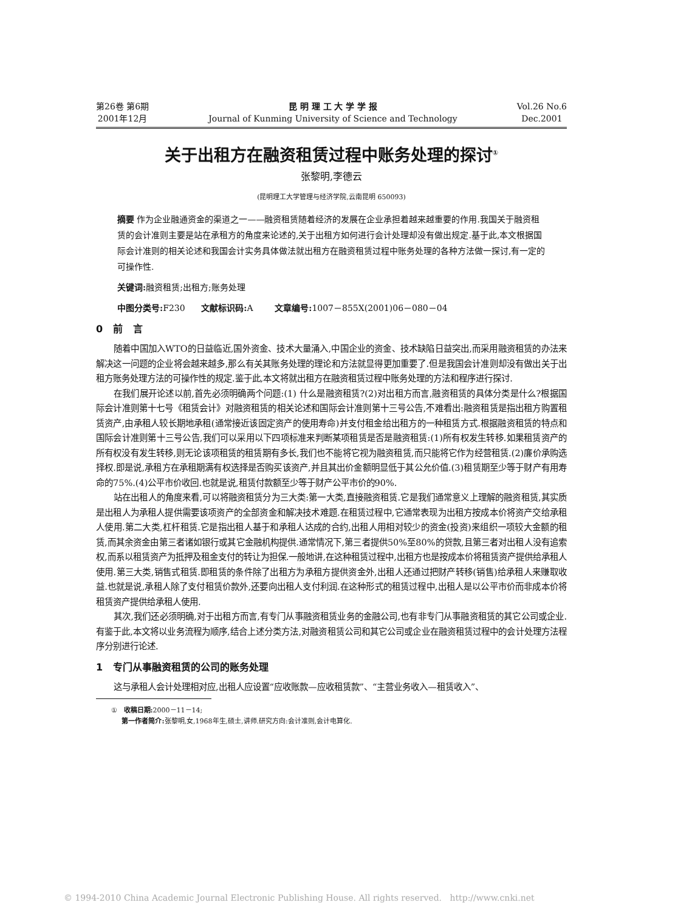第26卷 第6期
2001年12月
昆 明 理 工 大 学 学 报
Journal of Kunming University of Science and Technology
Vol.26 No.6
Dec.2001
关于出租方在融资租赁过程中账务处理的探讨<sup>①</sup>
张黎明,李德云
(昆明理工大学管理与经济学院,云南昆明 650093)
摘要 作为企业融通资金的渠道之一——融资租赁随着经济的发展在企业承担着越来越重要的作用.我国关于融资租赁的会计准则主要是站在承租方的角度来论述的,关于出租方如何进行会计处理却没有做出规定.基于此,本文根据国际会计准则的相关论述和我国会计实务具体做法就出租方在融资租赁过程中账务处理的各种方法做一探讨,有一定的可操作性.
关键词: 融资租赁;出租方;账务处理
中图分类号: F230 文献标识码: A 文章编号: 1007－855X(2001)06－080－04
0 前 言
随着中国加入WTO的日益临近,国外资金、技术大量涌入,中国企业的资金、技术缺陷日益突出,而采用融资租赁的办法来解决这一问题的企业将会越来越多,那么有关其账务处理的理论和方法就显得更加重要了.但是我国会计准则却没有做出关于出租方账务处理方法的可操作性的规定.鉴于此,本文将就出租方在融资租赁过程中账务处理的方法和程序进行探讨.
在我们展开论述以前,首先必须明确两个问题:(1) 什么是融资租赁?(2)对出租方而言,融资租赁的具体分类是什么?根据国际会计准则第十七号《租赁会计》对融资租赁的相关论述和国际会计准则第十三号公告,不难看出:融资租赁是指出租方购置租赁资产,由承租人较长期地承租(通常接近该固定资产的使用寿命)并支付租金给出租方的一种租赁方式.根据融资租赁的特点和国际会计准则第十三号公告,我们可以采用以下四项标准来判断某项租赁是否是融资租赁:(1)所有权发生转移.如果租赁资产的所有权没有发生转移,则无论该项租赁的租赁期有多长,我们也不能将它视为融资租赁,而只能将它作为经营租赁.(2)廉价承购选择权.即是说,承租方在承租期满有权选择是否购买该资产,并且其出价金额明显低于其公允价值.(3)租赁期至少等于财产有用寿命的75%.(4)公平市价收回.也就是说,租赁付款额至少等于财产公平市价的90%.
站在出租人的角度来看,可以将融资租赁分为三大类:第一大类,直接融资租赁.它是我们通常意义上理解的融资租赁,其实质是出租人为承租人提供需要该项资产的全部资金和解决技术难题.在租赁过程中,它通常表现为出租方按成本价将资产交给承租人使用.第二大类,杠杆租赁.它是指出租人基于和承租人达成的合约,出租人用相对较少的资金(投资)来组织一项较大金额的租赁,而其余资金由第三者诸如银行或其它金融机构提供.通常情况下,第三者提供50%至80%的贷款,且第三者对出租人没有追索权,而系以租赁资产为抵押及租金支付的转让为担保.一般地讲,在这种租赁过程中,出租方也是按成本价将租赁资产提供给承租人使用.第三大类,销售式租赁.即租赁的条件除了出租方为承租方提供资金外,出租人还通过把财产转移(销售)给承租人来赚取收益.也就是说,承租人除了支付租赁价款外,还要向出租人支付利润.在这种形式的租赁过程中,出租人是以公平市价而非成本价将租赁资产提供给承租人使用.
其次,我们还必须明确,对于出租方而言,有专门从事融资租赁业务的金融公司,也有非专门从事融资租赁的其它公司或企业.有鉴于此,本文将以业务流程为顺序,结合上述分类方法,对融资租赁公司和其它公司或企业在融资租赁过程中的会计处理方法程序分别进行论述.
1 专门从事融资租赁的公司的账务处理
这与承租人会计处理相对应,出租人应设置“应收账款—应收租赁款”、“主营业务收入—租赁收入”、
① 收稿日期: 2000－11－14;
第一作者简介: 张黎明,女,1968年生,硕士,讲师.研究方向:会计准则,会计电算化.
© 1994-2010 China Academic Journal Electronic Publishing House. All rights reserved. http://www.cnki.net